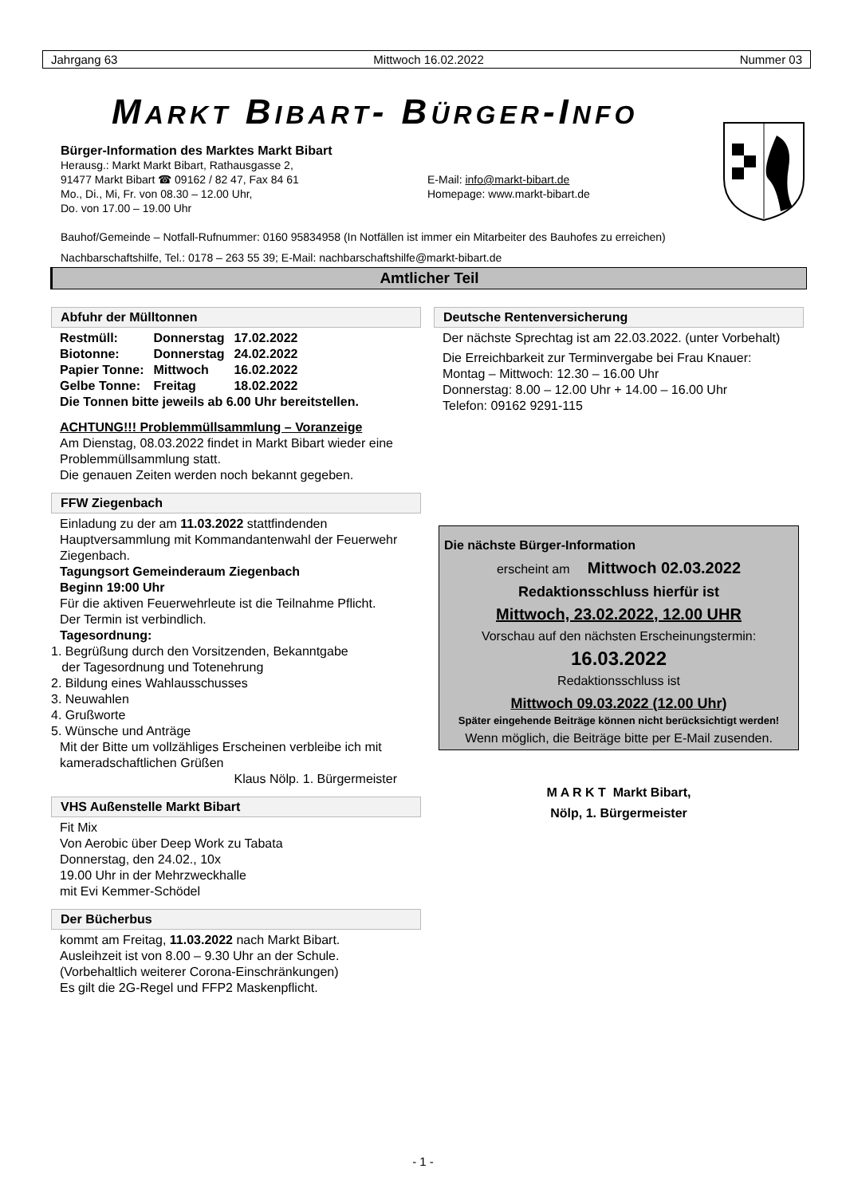Jahrgang 63 Mittwoch 16.02.2022 Nummer 03
MARKT BIBART- BÜRGER-INFO
Bürger-Information des Marktes Markt Bibart
Herausg.: Markt Markt Bibart, Rathausgasse 2,
91477 Markt Bibart ☎ 09162 / 82 47, Fax 84 61
Mo., Di., Mi, Fr. von 08.30 – 12.00 Uhr,
Do. von 17.00 – 19.00 Uhr
E-Mail: info@markt-bibart.de
Homepage: www.markt-bibart.de
Bauhof/Gemeinde – Notfall-Rufnummer: 0160 95834958 (In Notfällen ist immer ein Mitarbeiter des Bauhofes zu erreichen)
Nachbarschaftshilfe, Tel.: 0178 – 263 55 39; E-Mail: nachbarschaftshilfe@markt-bibart.de
Amtlicher Teil
Abfuhr der Mülltonnen
| Restmüll: | Donnerstag | 17.02.2022 |
| Biotonne: | Donnerstag | 24.02.2022 |
| Papier Tonne: | Mittwoch | 16.02.2022 |
| Gelbe Tonne: | Freitag | 18.02.2022 |
Die Tonnen bitte jeweils ab 6.00 Uhr bereitstellen.
ACHTUNG!!! Problemmüllsammlung – Voranzeige
Am Dienstag, 08.03.2022 findet in Markt Bibart wieder eine Problemmüllsammlung statt.
Die genauen Zeiten werden noch bekannt gegeben.
FFW Ziegenbach
Einladung zu der am 11.03.2022 stattfindenden Hauptversammlung mit Kommandantenwahl der Feuerwehr Ziegenbach.
Tagungsort Gemeinderaum Ziegenbach
Beginn 19:00 Uhr
Für die aktiven Feuerwehrleute ist die Teilnahme Pflicht.
Der Termin ist verbindlich.
Tagesordnung:
1. Begrüßung durch den Vorsitzenden, Bekanntgabe
der Tagesordnung und Totenehrung
2. Bildung eines Wahlausschusses
3. Neuwahlen
4. Grußworte
5. Wünsche und Anträge
Mit der Bitte um vollzähliges Erscheinen verbleibe ich mit kameradschaftlichen Grüßen
Klaus Nölp. 1. Bürgermeister
VHS Außenstelle Markt Bibart
Fit Mix
Von Aerobic über Deep Work zu Tabata
Donnerstag, den 24.02., 10x
19.00 Uhr in der Mehrzweckhalle
mit Evi Kemmer-Schödel
Der Bücherbus
kommt am Freitag, 11.03.2022 nach Markt Bibart.
Ausleihzeit ist von 8.00 – 9.30 Uhr an der Schule.
(Vorbehaltlich weiterer Corona-Einschränkungen)
Es gilt die 2G-Regel und FFP2 Maskenpflicht.
Deutsche Rentenversicherung
Der nächste Sprechtag ist am 22.03.2022. (unter Vorbehalt)
Die Erreichbarkeit zur Terminvergabe bei Frau Knauer:
Montag – Mittwoch: 12.30 – 16.00 Uhr
Donnerstag: 8.00 – 12.00 Uhr + 14.00 – 16.00 Uhr
Telefon: 09162 9291-115
Die nächste Bürger-Information
erscheint am Mittwoch 02.03.2022
Redaktionsschluss hierfür ist
Mittwoch, 23.02.2022, 12.00 UHR
Vorschau auf den nächsten Erscheinungstermin:
16.03.2022
Redaktionsschluss ist
Mittwoch 09.03.2022 (12.00 Uhr)
Später eingehende Beiträge können nicht berücksichtigt werden!
Wenn möglich, die Beiträge bitte per E-Mail zusenden.
M A R K T Markt Bibart,
Nölp, 1. Bürgermeister
- 1 -